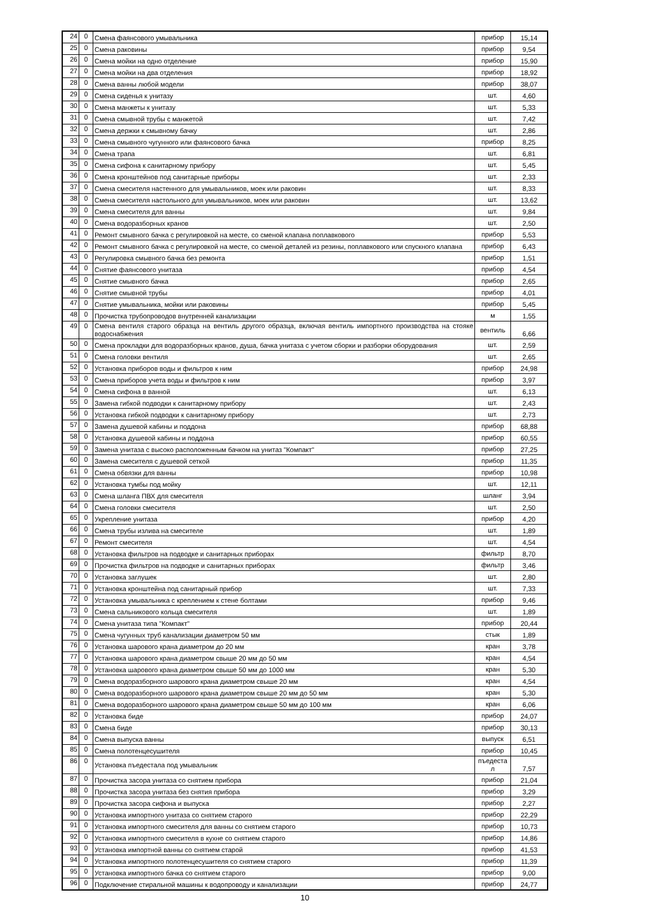| 24 | 0 | Смена фаянсового умывальника | прибор | 15,14 |
| 25 | 0 | Смена раковины | прибор | 9,54 |
| 26 | 0 | Смена мойки на одно отделение | прибор | 15,90 |
| 27 | 0 | Смена мойки на два отделения | прибор | 18,92 |
| 28 | 0 | Смена ванны любой модели | прибор | 38,07 |
| 29 | 0 | Смена сиденья к унитазу | шт. | 4,60 |
| 30 | 0 | Смена манжеты к унитазу | шт. | 5,33 |
| 31 | 0 | Смена смывной трубы с манжетой | шт. | 7,42 |
| 32 | 0 | Смена держки к смывному бачку | шт. | 2,86 |
| 33 | 0 | Смена смывного чугунного или фаянсового бачка | прибор | 8,25 |
| 34 | 0 | Смена трапа | шт. | 6,81 |
| 35 | 0 | Смена сифона к санитарному прибору | шт. | 5,45 |
| 36 | 0 | Смена кронштейнов под санитарные приборы | шт. | 2,33 |
| 37 | 0 | Смена смесителя настенного для умывальников, моек или раковин | шт. | 8,33 |
| 38 | 0 | Смена смесителя настольного для умывальников, моек или раковин | шт. | 13,62 |
| 39 | 0 | Смена смесителя для ванны | шт. | 9,84 |
| 40 | 0 | Смена водоразборных кранов | шт. | 2,50 |
| 41 | 0 | Ремонт смывного бачка с регулировкой на месте, со сменой клапана поплавкового | прибор | 5,53 |
| 42 | 0 | Ремонт смывного бачка с регулировкой на месте, со сменой деталей из резины, поплавкового или спускного клапана | прибор | 6,43 |
| 43 | 0 | Регулировка смывного бачка без ремонта | прибор | 1,51 |
| 44 | 0 | Снятие фаянсового унитаза | прибор | 4,54 |
| 45 | 0 | Снятие смывного бачка | прибор | 2,65 |
| 46 | 0 | Снятие смывной трубы | прибор | 4,01 |
| 47 | 0 | Снятие умывальника, мойки или раковины | прибор | 5,45 |
| 48 | 0 | Прочистка трубопроводов внутренней канализации | м | 1,55 |
| 49 | 0 | Смена вентиля старого образца на вентиль другого образца, включая вентиль импортного производства на стояке водоснабжения | вентиль | 6,66 |
| 50 | 0 | Смена прокладки для водоразборных кранов, душа, бачка унитаза с учетом сборки и разборки оборудования | шт. | 2,59 |
| 51 | 0 | Смена головки вентиля | шт. | 2,65 |
| 52 | 0 | Установка приборов воды и фильтров к ним | прибор | 24,98 |
| 53 | 0 | Смена приборов учета воды и фильтров к ним | прибор | 3,97 |
| 54 | 0 | Смена сифона в ванной | шт. | 6,13 |
| 55 | 0 | Замена гибкой подводки к санитарному прибору | шт. | 2,43 |
| 56 | 0 | Установка гибкой подводки к санитарному прибору | шт. | 2,73 |
| 57 | 0 | Замена душевой кабины и поддона | прибор | 68,88 |
| 58 | 0 | Установка душевой кабины и поддона | прибор | 60,55 |
| 59 | 0 | Замена унитаза с высоко расположенным бачком на унитаз "Компакт" | прибор | 27,25 |
| 60 | 0 | Замена смесителя с душевой сеткой | прибор | 11,35 |
| 61 | 0 | Смена обвязки для ванны | прибор | 10,98 |
| 62 | 0 | Установка тумбы под мойку | шт. | 12,11 |
| 63 | 0 | Смена шланга ПВХ для смесителя | шланг | 3,94 |
| 64 | 0 | Смена головки смесителя | шт. | 2,50 |
| 65 | 0 | Укрепление унитаза | прибор | 4,20 |
| 66 | 0 | Смена трубы излива на смесителе | шт. | 1,89 |
| 67 | 0 | Ремонт смесителя | шт. | 4,54 |
| 68 | 0 | Установка фильтров на подводке и санитарных приборах | фильтр | 8,70 |
| 69 | 0 | Прочистка фильтров на подводке и санитарных приборах | фильтр | 3,46 |
| 70 | 0 | Установка заглушек | шт. | 2,80 |
| 71 | 0 | Установка кронштейна под санитарный прибор | шт. | 7,33 |
| 72 | 0 | Установка умывальника с креплением к стене болтами | прибор | 9,46 |
| 73 | 0 | Смена сальникового кольца смесителя | шт. | 1,89 |
| 74 | 0 | Смена унитаза типа "Компакт" | прибор | 20,44 |
| 75 | 0 | Смена чугунных труб канализации диаметром 50 мм | стык | 1,89 |
| 76 | 0 | Установка шарового крана диаметром до 20 мм | кран | 3,78 |
| 77 | 0 | Установка шарового крана диаметром свыше 20 мм до 50 мм | кран | 4,54 |
| 78 | 0 | Установка шарового крана диаметром свыше 50 мм до 1000 мм | кран | 5,30 |
| 79 | 0 | Смена водоразборного шарового крана диаметром свыше 20 мм | кран | 4,54 |
| 80 | 0 | Смена водоразборного шарового крана диаметром свыше 20 мм до 50 мм | кран | 5,30 |
| 81 | 0 | Смена водоразборного шарового крана диаметром свыше 50 мм до 100 мм | кран | 6,06 |
| 82 | 0 | Установка биде | прибор | 24,07 |
| 83 | 0 | Смена биде | прибор | 30,13 |
| 84 | 0 | Смена выпуска ванны | выпуск | 6,51 |
| 85 | 0 | Смена полотенцесушителя | прибор | 10,45 |
| 86 | 0 | Установка пъедестала под умывальник | пъедеста л | 7,57 |
| 87 | 0 | Прочистка засора унитаза со снятием прибора | прибор | 21,04 |
| 88 | 0 | Прочистка засора унитаза без снятия прибора | прибор | 3,29 |
| 89 | 0 | Прочистка засора сифона и выпуска | прибор | 2,27 |
| 90 | 0 | Установка импортного унитаза со снятием старого | прибор | 22,29 |
| 91 | 0 | Установка импортного смесителя для ванны со снятием старого | прибор | 10,73 |
| 92 | 0 | Установка импортного смесителя в кухне со снятием старого | прибор | 14,86 |
| 93 | 0 | Установка импортной ванны со снятием старой | прибор | 41,53 |
| 94 | 0 | Установка импортного полотенцесушителя со снятием старого | прибор | 11,39 |
| 95 | 0 | Установка импортного бачка со снятием старого | прибор | 9,00 |
| 96 | 0 | Подключение стиральной машины к водопроводу и канализации | прибор | 24,77 |
10